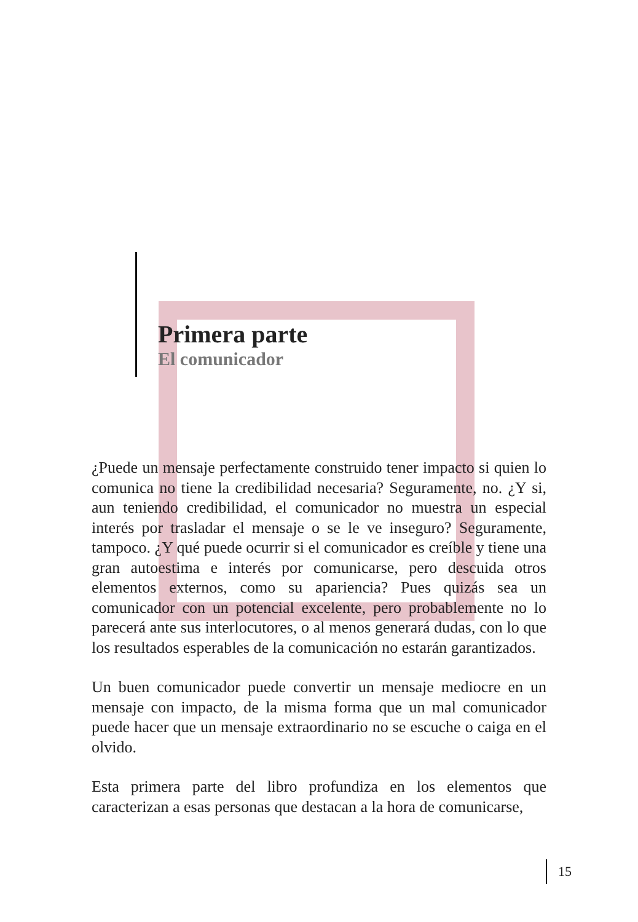Primera parte
El comunicador
¿Puede un mensaje perfectamente construido tener impacto si quien lo comunica no tiene la credibilidad necesaria? Seguramente, no. ¿Y si, aun teniendo credibilidad, el comunicador no muestra un especial interés por trasladar el mensaje o se le ve inseguro? Seguramente, tampoco. ¿Y qué puede ocurrir si el comunicador es creíble y tiene una gran autoestima e interés por comunicarse, pero descuida otros elementos externos, como su apariencia? Pues quizás sea un comunicador con un potencial excelente, pero probablemente no lo parecerá ante sus interlocutores, o al menos generará dudas, con lo que los resultados esperables de la comunicación no estarán garantizados.
Un buen comunicador puede convertir un mensaje mediocre en un mensaje con impacto, de la misma forma que un mal comunicador puede hacer que un mensaje extraordinario no se escuche o caiga en el olvido.
Esta primera parte del libro profundiza en los elementos que caracterizan a esas personas que destacan a la hora de comunicarse,
15